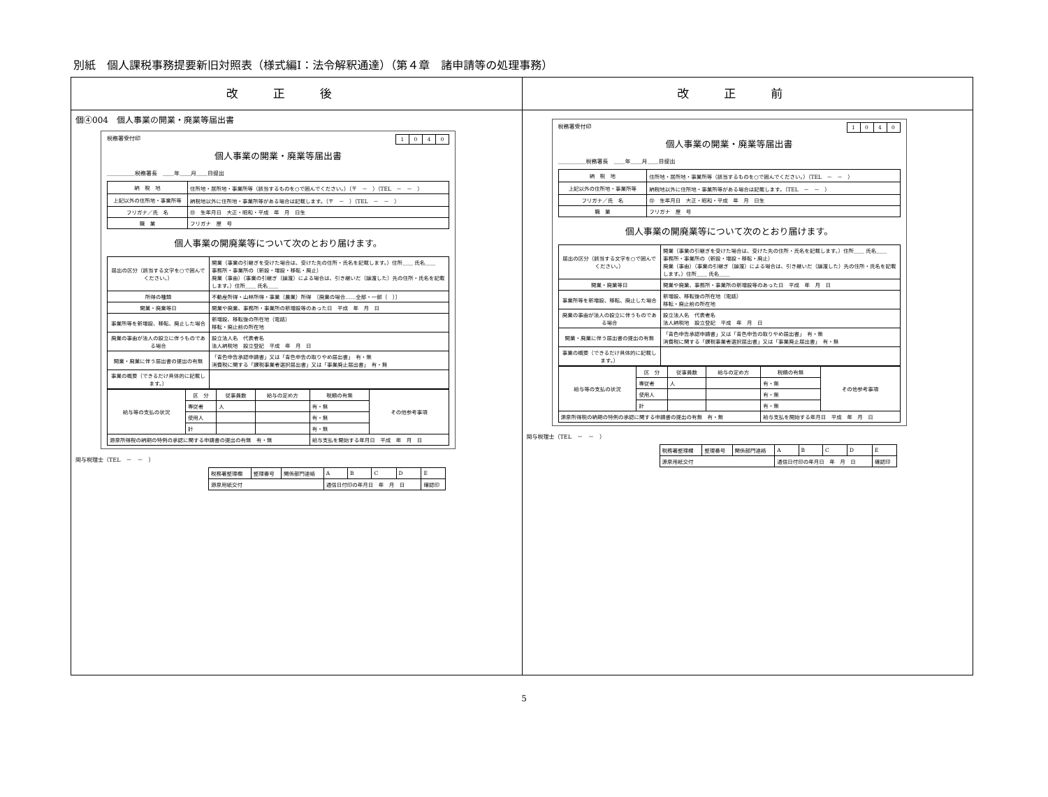別紙　個人課税事務提要新旧対照表（様式編Ⅰ：法令解釈通達）（第４章　諸申請等の処理事務）
改正後
個④004　個人事業の開業・廃業等届出書
| 1 | 0 | 4 | 0 |
税務署受付印
個人事業の開業・廃業等届出書
＿＿＿＿＿税務署長　＿＿年＿＿月＿＿日提出
| 納 税 地 | 住所地・居所地・事業所等（該当するものを○で囲んでください。）（〒 － ）（TEL － － ） |
| 上記以外の住所地・事業所等 | 納税地以外に住所地・事業所等がある場合は記載します。（〒 － ）（TEL － － ） |
| フリガナ／氏 名 | ㊞ 生年月日 大正・昭和・平成 年 月 日生 |
| 職 業 | フリガナ 屋 号 |
個人事業の開廃業等について次のとおり届けます。
| 届出の区分（該当する文字を○で囲んでください。） | 開業（事業の引継ぎを受けた場合は、受けた先の住所・氏名を記載します。）住所＿＿ 氏名＿＿ 事務所・事業所の（新設・増設・移転・廃止） 廃業（事由）（事業の引継ぎ（譲渡）による場合は、引き継いだ（譲渡した）先の住所・氏名を記載します。）住所＿＿ 氏名＿＿ |
| 所得の種類 | 不動産所得・山林所得・事業（農業）所得 〔廃業の場合……全部・一部（ ）〕 |
| 開業・廃業等日 | 開業や廃業、事務所・事業所の新増設等のあった日 平成 年 月 日 |
| 事業所等を新増設、移転、廃止した場合 | 新増設、移転後の所在地（電話） 移転・廃止前の所在地 |
| 廃業の事由が法人の設立に伴うものである場合 | 設立法人名 代表者名 法人納税地 設立登記 平成 年 月 日 |
| 開業・廃業に伴う届出書の提出の有無 | 「青色申告承認申請書」又は「青色申告の取りやめ届出書」 有・無 消費税に関する「課税事業者選択届出書」又は「事業廃止届出書」 有・無 |
| 事業の概要（できるだけ具体的に記載します。） | |
| 給与等の支払の状況 | 区 分 | 従事員数 | 給与の定め方 | 税額の有無 | その他参考事項 |
| --- | --- | --- | --- | --- | --- |
| | 専従者 | 人 | | 有・無 | |
| | 使用人 | | | 有・無 | |
| | 計 | | | 有・無 | |
| 源泉所得税の納期の特例の承認に関する申請書の提出の有無 有・無 | | | | 給与支払を開始する年月日 平成 年 月 日 | |
関与税理士（TEL　－　－　）
| 税務署整理欄 | 整理番号 | 関係部門連絡 | A | B | C | D | E |
| 源泉用紙交付 | | | 通信日付印の年月日 年 月 日 | | | | 確認印 |
改正前
| 1 | 0 | 4 | 0 |
税務署受付印
個人事業の開業・廃業等届出書
＿＿＿＿＿税務署長　＿＿年＿＿月＿＿日提出
| 納 税 地 | 住所地・居所地・事業所等（該当するものを○で囲んでください。）（TEL － － ） |
| 上記以外の住所地・事業所等 | 納税地以外に住所地・事業所等がある場合は記載します。（TEL － － ） |
| フリガナ／氏 名 | ㊞ 生年月日 大正・昭和・平成 年 月 日生 |
| 職 業 | フリガナ 屋 号 |
個人事業の開廃業等について次のとおり届けます。
| 届出の区分（該当する文字を○で囲んでください。） | 開業（事業の引継ぎを受けた場合は、受けた先の住所・氏名を記載します。）住所＿＿ 氏名＿＿ 事務所・事業所の（新設・増設・移転・廃止） 廃業（事由）（事業の引継ぎ（譲渡）による場合は、引き継いだ（譲渡した）先の住所・氏名を記載します。）住所＿＿ 氏名＿＿ |
| 開業・廃業等日 | 開業や廃業、事務所・事業所の新増設等のあった日 平成 年 月 日 |
| 事業所等を新増設、移転、廃止した場合 | 新増設、移転後の所在地（電話） 移転・廃止前の所在地 |
| 廃業の事由が法人の設立に伴うものである場合 | 設立法人名 代表者名 法人納税地 設立登記 平成 年 月 日 |
| 開業・廃業に伴う届出書の提出の有無 | 「青色申告承認申請書」又は「青色申告の取りやめ届出書」 有・無 消費税に関する「課税事業者選択届出書」又は「事業廃止届出書」 有・無 |
| 事業の概要（できるだけ具体的に記載します。） | |
| 給与等の支払の状況 | 区 分 | 従事員数 | 給与の定め方 | 税額の有無 | その他参考事項 |
| --- | --- | --- | --- | --- | --- |
| | 専従者 | 人 | | 有・無 | |
| | 使用人 | | | 有・無 | |
| | 計 | | | 有・無 | |
| 源泉所得税の納期の特例の承認に関する申請書の提出の有無 有・無 | | | | 給与支払を開始する年月日 平成 年 月 日 | |
関与税理士（TEL　－　－　）
| 税務署整理欄 | 整理番号 | 関係部門連絡 | A | B | C | D | E |
| 源泉用紙交付 | | | 通信日付印の年月日 年 月 日 | | | | 確認印 |
5